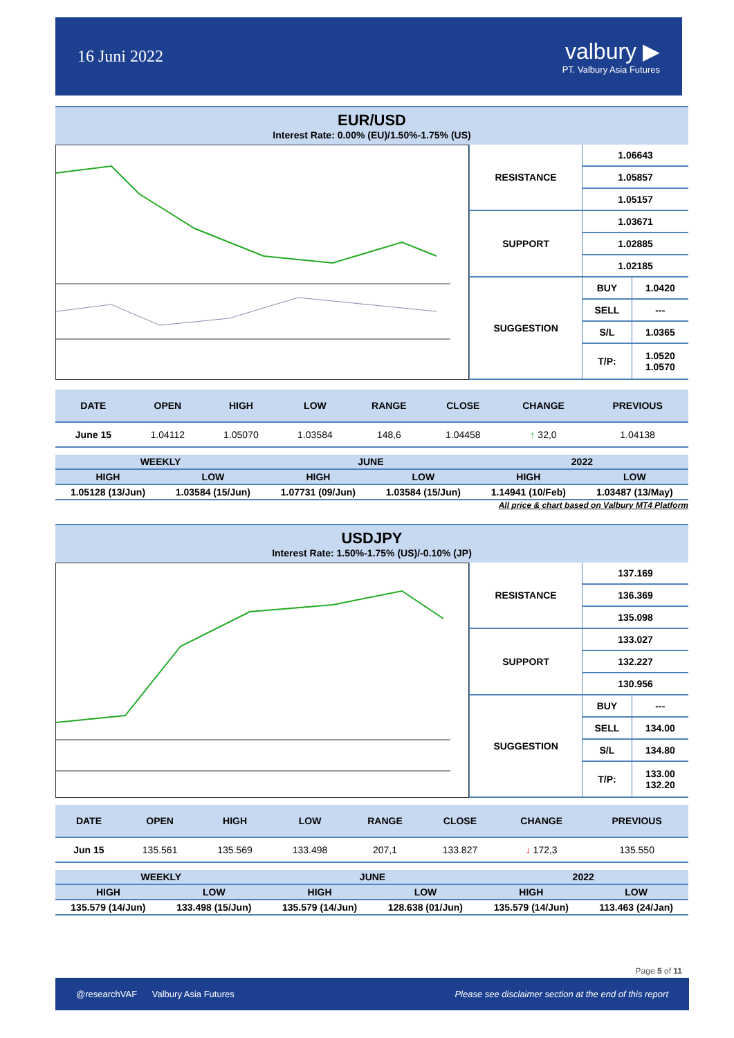16 Juni 2022
valbury ▶
PT. Valbury Asia Futures
EUR/USD
Interest Rate: 0.00% (EU)/1.50%-1.75% (US)
| RESISTANCE | 1.06643 | |
| | 1.05857 | |
| | 1.05157 | |
| SUPPORT | 1.03671 | |
| | 1.02885 | |
| | 1.02185 | |
| SUGGESTION | BUY | 1.0420 |
| | SELL | --- |
| | S/L | 1.0365 |
| | T/P: | 1.0520 1.0570 |
| DATE | OPEN | HIGH | LOW | RANGE | CLOSE | CHANGE | PREVIOUS |
| --- | --- | --- | --- | --- | --- | --- | --- |
| June 15 | 1.04112 | 1.05070 | 1.03584 | 148,6 | 1.04458 | ↑ 32,0 | 1.04138 |
| WEEKLY | | JUNE | | 2022 | |
| --- | --- | --- | --- | --- | --- |
| HIGH | LOW | HIGH | LOW | HIGH | LOW |
| 1.05128 (13/Jun) | 1.03584 (15/Jun) | 1.07731 (09/Jun) | 1.03584 (15/Jun) | 1.14941 (10/Feb) | 1.03487 (13/May) |
All price & chart based on Valbury MT4 Platform
USDJPY
Interest Rate: 1.50%-1.75% (US)/-0.10% (JP)
| RESISTANCE | 137.169 | |
| | 136.369 | |
| | 135.098 | |
| SUPPORT | 133.027 | |
| | 132.227 | |
| | 130.956 | |
| SUGGESTION | BUY | --- |
| | SELL | 134.00 |
| | S/L | 134.80 |
| | T/P: | 133.00 132.20 |
| DATE | OPEN | HIGH | LOW | RANGE | CLOSE | CHANGE | PREVIOUS |
| --- | --- | --- | --- | --- | --- | --- | --- |
| Jun 15 | 135.561 | 135.569 | 133.498 | 207,1 | 133.827 | ↓ 172,3 | 135.550 |
| WEEKLY | | JUNE | | 2022 | |
| --- | --- | --- | --- | --- | --- |
| HIGH | LOW | HIGH | LOW | HIGH | LOW |
| 135.579 (14/Jun) | 133.498 (15/Jun) | 135.579 (14/Jun) | 128.638 (01/Jun) | 135.579 (14/Jun) | 113.463 (24/Jan) |
Page 5 of 11
@researchVAF Valbury Asia Futures Please see disclaimer section at the end of this report